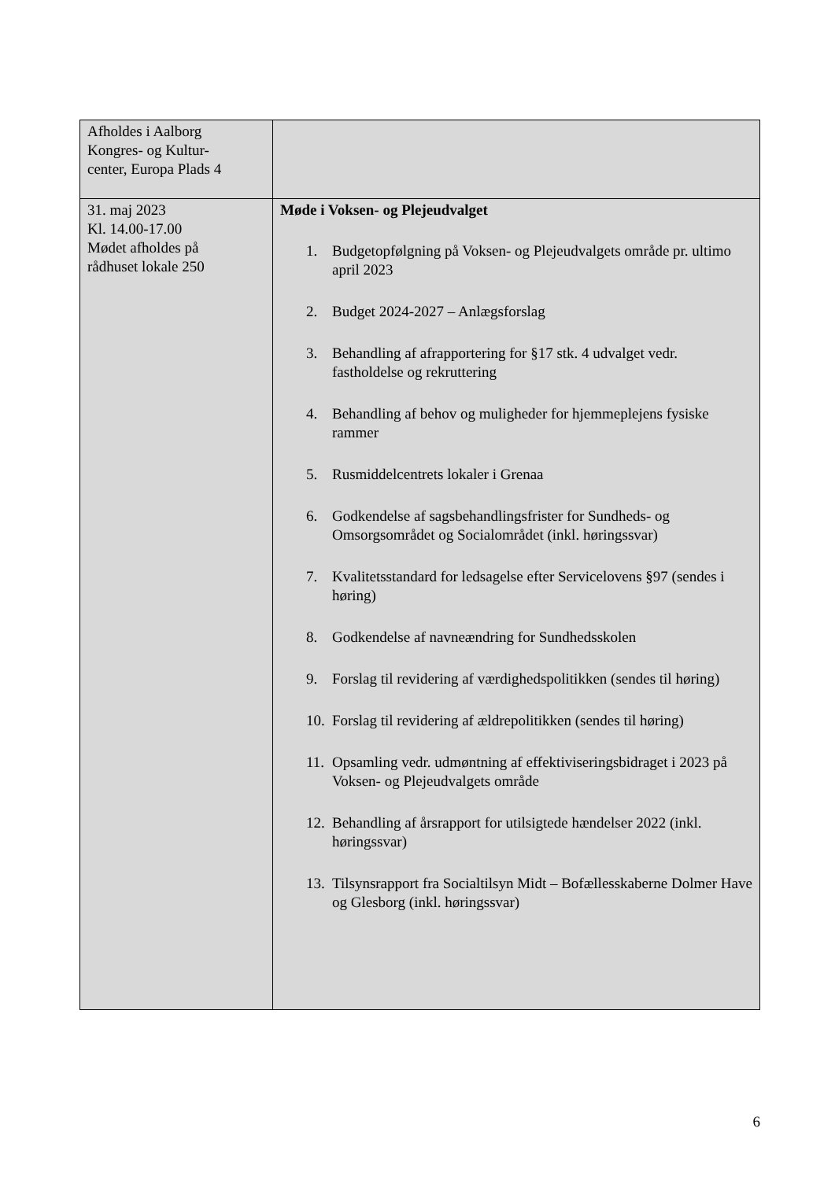| Afholdes i Aalborg Kongres- og Kultur- center, Europa Plads 4 | |
| 31. maj 2023 Kl. 14.00-17.00 Mødet afholdes på rådhuset lokale 250 | Møde i Voksen- og Plejeudvalget 1. Budgetopfølgning på Voksen- og Plejeudvalgets område pr. ultimo april 2023 2. Budget 2024-2027 – Anlægsforslag 3. Behandling af afrapportering for §17 stk. 4 udvalget vedr. fastholdelse og rekruttering 4. Behandling af behov og muligheder for hjemmeplejens fysiske rammer 5. Rusmiddelcentrets lokaler i Grenaa 6. Godkendelse af sagsbehandlingsfrister for Sundheds- og Omsorgsområdet og Socialområdet (inkl. høringssvar) 7. Kvalitetsstandard for ledsagelse efter Servicelovens §97 (sendes i høring) 8. Godkendelse af navneændring for Sundhedsskolen 9. Forslag til revidering af værdighedspolitikken (sendes til høring) 10. Forslag til revidering af ældrepolitikken (sendes til høring) 11. Opsamling vedr. udmøntning af effektiviseringsbidraget i 2023 på Voksen- og Plejeudvalgets område 12. Behandling af årsrapport for utilsigtede hændelser 2022 (inkl. høringssvar) 13. Tilsynsrapport fra Socialtilsyn Midt – Bofællesskaberne Dolmer Have og Glesborg (inkl. høringssvar) |
6